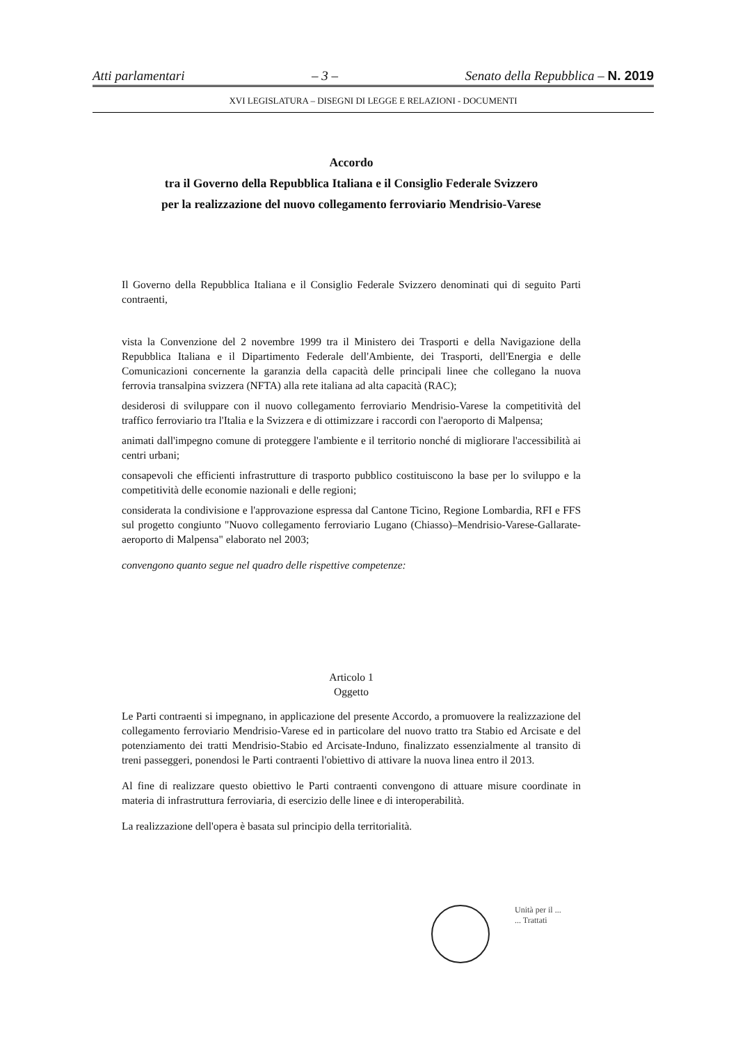Atti parlamentari – 3 – Senato della Repubblica – N. 2019
XVI LEGISLATURA – DISEGNI DI LEGGE E RELAZIONI - DOCUMENTI
Accordo
tra il Governo della Repubblica Italiana e il Consiglio Federale Svizzero
per la realizzazione del nuovo collegamento ferroviario Mendrisio-Varese
Il Governo della Repubblica Italiana e il Consiglio Federale Svizzero denominati qui di seguito Parti contraenti,
vista la Convenzione del 2 novembre 1999 tra il Ministero dei Trasporti e della Navigazione della Repubblica Italiana e il Dipartimento Federale dell'Ambiente, dei Trasporti, dell'Energia e delle Comunicazioni concernente la garanzia della capacità delle principali linee che collegano la nuova ferrovia transalpina svizzera (NFTA) alla rete italiana ad alta capacità (RAC);
desiderosi di sviluppare con il nuovo collegamento ferroviario Mendrisio-Varese la competitività del traffico ferroviario tra l'Italia e la Svizzera e di ottimizzare i raccordi con l'aeroporto di Malpensa;
animati dall'impegno comune di proteggere l'ambiente e il territorio nonché di migliorare l'accessibilità ai centri urbani;
consapevoli che efficienti infrastrutture di trasporto pubblico costituiscono la base per lo sviluppo e la competitività delle economie nazionali e delle regioni;
considerata la condivisione e l'approvazione espressa dal Cantone Ticino, Regione Lombardia, RFI e FFS sul progetto congiunto "Nuovo collegamento ferroviario Lugano (Chiasso)–Mendrisio-Varese-Gallarate-aeroporto di Malpensa" elaborato nel 2003;
convengono quanto segue nel quadro delle rispettive competenze:
Articolo 1
Oggetto
Le Parti contraenti si impegnano, in applicazione del presente Accordo, a promuovere la realizzazione del collegamento ferroviario Mendrisio-Varese ed in particolare del nuovo tratto tra Stabio ed Arcisate e del potenziamento dei tratti Mendrisio-Stabio ed Arcisate-Induno, finalizzato essenzialmente al transito di treni passeggeri, ponendosi le Parti contraenti l'obiettivo di attivare la nuova linea entro il 2013.
Al fine di realizzare questo obiettivo le Parti contraenti convengono di attuare misure coordinate in materia di infrastruttura ferroviaria, di esercizio delle linee e di interoperabilità.
La realizzazione dell'opera è basata sul principio della territorialità.
Unità per il ...
... Trattati